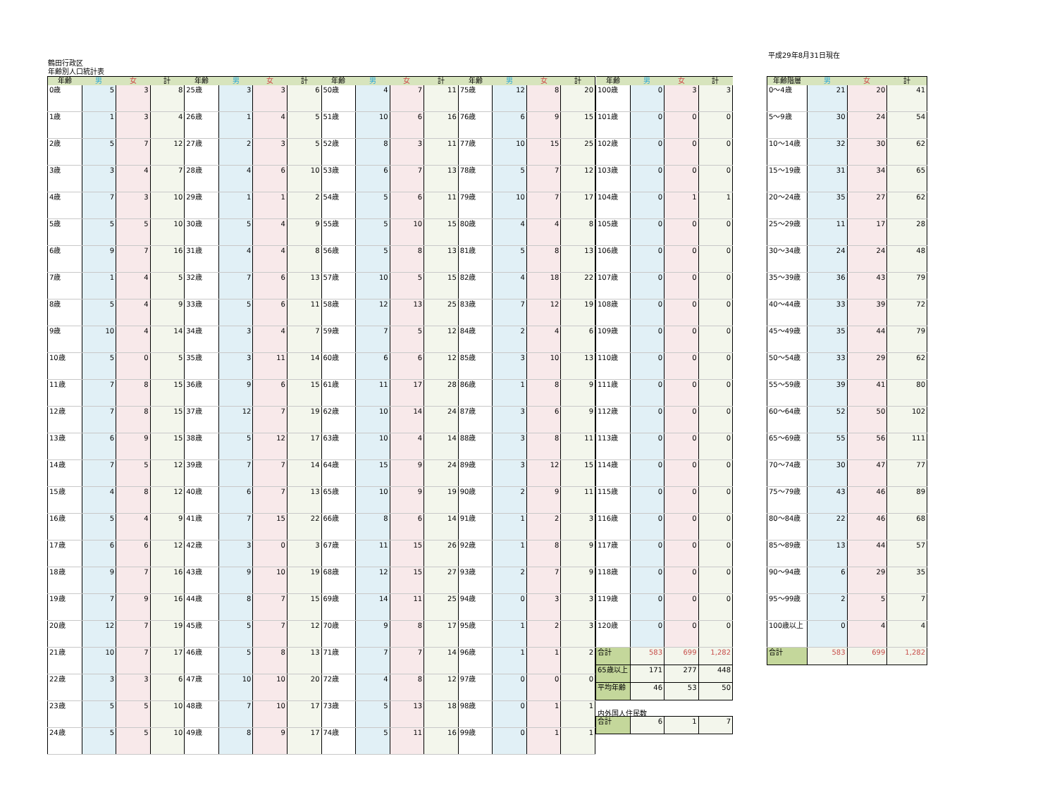平成29年8月31日現在
鶴田行政区
年齢別人口統計表
| 年齢 | 男 | 女 | 計 | 年齢 | 男 | 女 | 計 | 年齢 | 男 | 女 | 計 | 年齢 | 男 | 女 | 計 |
| --- | --- | --- | --- | --- | --- | --- | --- | --- | --- | --- | --- | --- | --- | --- | --- |
| 0歳 | 5 | 3 | 8 | 25歳 | 3 | 3 | 6 | 50歳 | 4 | 7 | 11 | 75歳 | 12 | 8 | 20 |
| 1歳 | 1 | 3 | 4 | 26歳 | 1 | 4 | 5 | 51歳 | 10 | 6 | 16 | 76歳 | 6 | 9 | 15 |
| 2歳 | 5 | 7 | 12 | 27歳 | 2 | 3 | 5 | 52歳 | 8 | 3 | 11 | 77歳 | 10 | 15 | 25 |
| 3歳 | 3 | 4 | 7 | 28歳 | 4 | 6 | 10 | 53歳 | 6 | 7 | 13 | 78歳 | 5 | 7 | 12 |
| 4歳 | 7 | 3 | 10 | 29歳 | 1 | 1 | 2 | 54歳 | 5 | 6 | 11 | 79歳 | 10 | 7 | 17 |
| 5歳 | 5 | 5 | 10 | 30歳 | 5 | 4 | 9 | 55歳 | 5 | 10 | 15 | 80歳 | 4 | 4 | 8 |
| 6歳 | 9 | 7 | 16 | 31歳 | 4 | 4 | 8 | 56歳 | 5 | 8 | 13 | 81歳 | 5 | 8 | 13 |
| 7歳 | 1 | 4 | 5 | 32歳 | 7 | 6 | 13 | 57歳 | 10 | 5 | 15 | 82歳 | 4 | 18 | 22 |
| 8歳 | 5 | 4 | 9 | 33歳 | 5 | 6 | 11 | 58歳 | 12 | 13 | 25 | 83歳 | 7 | 12 | 19 |
| 9歳 | 10 | 4 | 14 | 34歳 | 3 | 4 | 7 | 59歳 | 7 | 5 | 12 | 84歳 | 2 | 4 | 6 |
| 10歳 | 5 | 0 | 5 | 35歳 | 3 | 11 | 14 | 60歳 | 6 | 6 | 12 | 85歳 | 3 | 10 | 13 |
| 11歳 | 7 | 8 | 15 | 36歳 | 9 | 6 | 15 | 61歳 | 11 | 17 | 28 | 86歳 | 1 | 8 | 9 |
| 12歳 | 7 | 8 | 15 | 37歳 | 12 | 7 | 19 | 62歳 | 10 | 14 | 24 | 87歳 | 3 | 6 | 9 |
| 13歳 | 6 | 9 | 15 | 38歳 | 5 | 12 | 17 | 63歳 | 10 | 4 | 14 | 88歳 | 3 | 8 | 11 |
| 14歳 | 7 | 5 | 12 | 39歳 | 7 | 7 | 14 | 64歳 | 15 | 9 | 24 | 89歳 | 3 | 12 | 15 |
| 15歳 | 4 | 8 | 12 | 40歳 | 6 | 7 | 13 | 65歳 | 10 | 9 | 19 | 90歳 | 2 | 9 | 11 |
| 16歳 | 5 | 4 | 9 | 41歳 | 7 | 15 | 22 | 66歳 | 8 | 6 | 14 | 91歳 | 1 | 2 | 3 |
| 17歳 | 6 | 6 | 12 | 42歳 | 3 | 0 | 3 | 67歳 | 11 | 15 | 26 | 92歳 | 1 | 8 | 9 |
| 18歳 | 9 | 7 | 16 | 43歳 | 9 | 10 | 19 | 68歳 | 12 | 15 | 27 | 93歳 | 2 | 7 | 9 |
| 19歳 | 7 | 9 | 16 | 44歳 | 8 | 7 | 15 | 69歳 | 14 | 11 | 25 | 94歳 | 0 | 3 | 3 |
| 20歳 | 12 | 7 | 19 | 45歳 | 5 | 7 | 12 | 70歳 | 9 | 8 | 17 | 95歳 | 1 | 2 | 3 |
| 21歳 | 10 | 7 | 17 | 46歳 | 5 | 8 | 13 | 71歳 | 7 | 7 | 14 | 96歳 | 1 | 1 | 2 |
| 22歳 | 3 | 3 | 6 | 47歳 | 10 | 10 | 20 | 72歳 | 4 | 8 | 12 | 97歳 | 0 | 0 | 0 |
| 23歳 | 5 | 5 | 10 | 48歳 | 7 | 10 | 17 | 73歳 | 5 | 13 | 18 | 98歳 | 0 | 1 | 1 |
| 24歳 | 5 | 5 | 10 | 49歳 | 8 | 9 | 17 | 74歳 | 5 | 11 | 16 | 99歳 | 0 | 1 | 1 |
| 年齢 | 男 | 女 | 計 |
| --- | --- | --- | --- |
| 100歳 | 0 | 3 | 3 |
| 101歳 | 0 | 0 | 0 |
| 102歳 | 0 | 0 | 0 |
| 103歳 | 0 | 0 | 0 |
| 104歳 | 0 | 1 | 1 |
| 105歳 | 0 | 0 | 0 |
| 106歳 | 0 | 0 | 0 |
| 107歳 | 0 | 0 | 0 |
| 108歳 | 0 | 0 | 0 |
| 109歳 | 0 | 0 | 0 |
| 110歳 | 0 | 0 | 0 |
| 111歳 | 0 | 0 | 0 |
| 112歳 | 0 | 0 | 0 |
| 113歳 | 0 | 0 | 0 |
| 114歳 | 0 | 0 | 0 |
| 115歳 | 0 | 0 | 0 |
| 116歳 | 0 | 0 | 0 |
| 117歳 | 0 | 0 | 0 |
| 118歳 | 0 | 0 | 0 |
| 119歳 | 0 | 0 | 0 |
| 120歳 | 0 | 0 | 0 |
| 合計 | 583 | 699 | 1,282 |
| 65歳以上 | 171 | 277 | 448 |
| 平均年齢 | 46 | 53 | 50 |
内外国人住民数
| 合計 | 6 | 1 | 7 |
| 年齢階層 | 男 | 女 | 計 |
| --- | --- | --- | --- |
| 0～4歳 | 21 | 20 | 41 |
| 5～9歳 | 30 | 24 | 54 |
| 10～14歳 | 32 | 30 | 62 |
| 15～19歳 | 31 | 34 | 65 |
| 20～24歳 | 35 | 27 | 62 |
| 25～29歳 | 11 | 17 | 28 |
| 30～34歳 | 24 | 24 | 48 |
| 35～39歳 | 36 | 43 | 79 |
| 40～44歳 | 33 | 39 | 72 |
| 45～49歳 | 35 | 44 | 79 |
| 50～54歳 | 33 | 29 | 62 |
| 55～59歳 | 39 | 41 | 80 |
| 60～64歳 | 52 | 50 | 102 |
| 65～69歳 | 55 | 56 | 111 |
| 70～74歳 | 30 | 47 | 77 |
| 75～79歳 | 43 | 46 | 89 |
| 80～84歳 | 22 | 46 | 68 |
| 85～89歳 | 13 | 44 | 57 |
| 90～94歳 | 6 | 29 | 35 |
| 95～99歳 | 2 | 5 | 7 |
| 100歳以上 | 0 | 4 | 4 |
| 合計 | 583 | 699 | 1,282 |